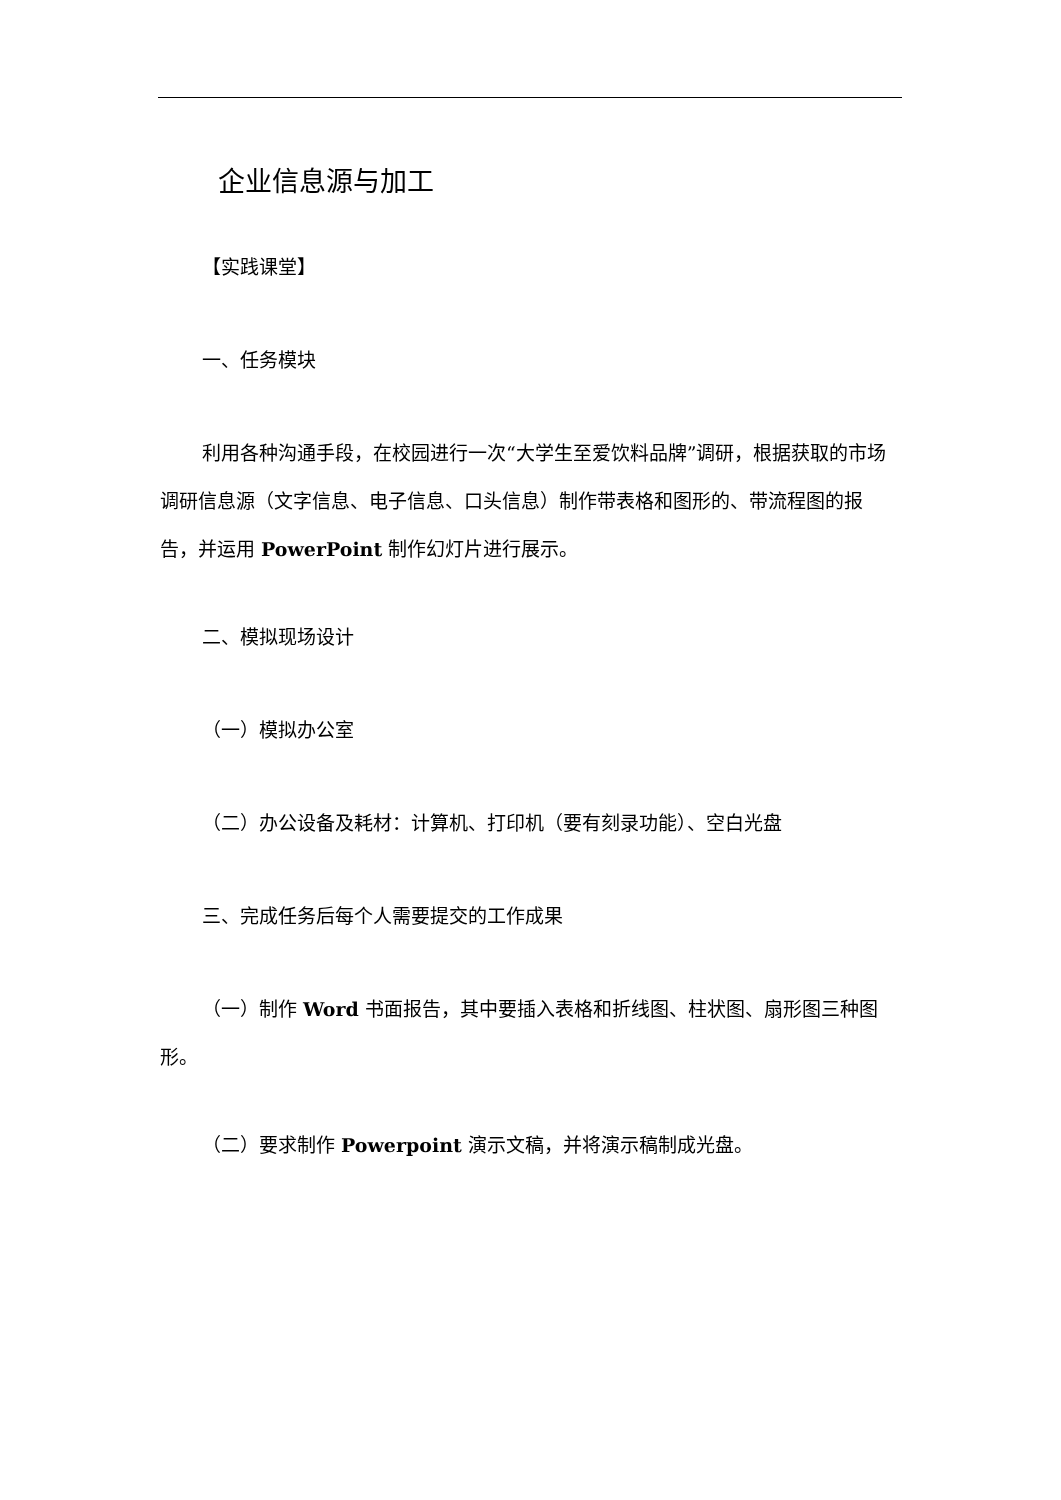企业信息源与加工
【实践课堂】
一、任务模块
利用各种沟通手段，在校园进行一次“大学生至爱饮料品牌”调研，根据获取的市场调研信息源（文字信息、电子信息、口头信息）制作带表格和图形的、带流程图的报告，并运用 PowerPoint 制作幻灯片进行展示。
二、模拟现场设计
（一）模拟办公室
（二）办公设备及耗材：计算机、打印机（要有刻录功能）、空白光盘
三、完成任务后每个人需要提交的工作成果
（一）制作 Word 书面报告，其中要插入表格和折线图、柱状图、扇形图三种图形。
（二）要求制作 Powerpoint 演示文稿，并将演示稿制成光盘。